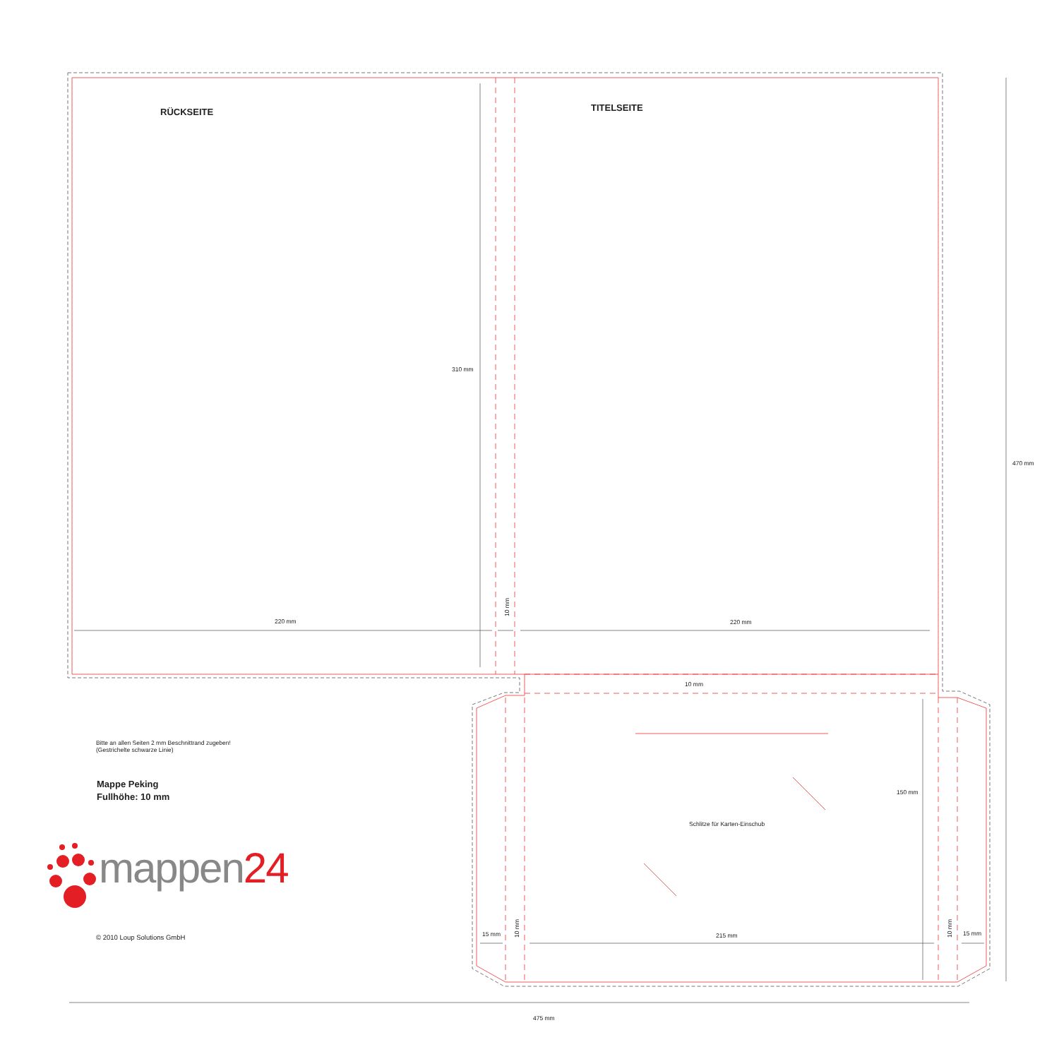RÜCKSEITE TITELSEITE
310 mm
220 mm
10 mm
220 mm
470 mm
10 mm
Bitte an allen Seiten 2 mm Beschnittrand zugeben!
(Gestrichelte schwarze Linie)
Mappe Peking
Fullhöhe: 10 mm
150 mm
Schlitze für Karten-Einschub
mappen24
15 mm
10 mm
215 mm
10 mm
15 mm
© 2010 Loup Solutions GmbH
475 mm